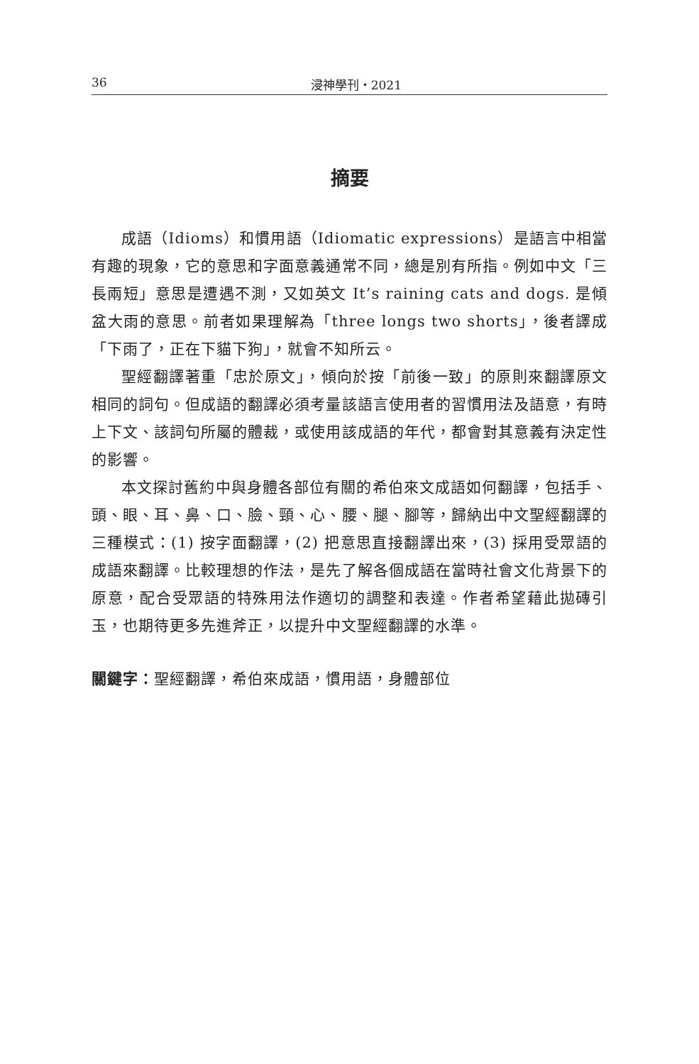36 浸神學刊・2021
摘要
成語（Idioms）和慣用語（Idiomatic expressions）是語言中相當有趣的現象，它的意思和字面意義通常不同，總是別有所指。例如中文「三長兩短」意思是遭遇不測，又如英文 It’s raining cats and dogs. 是傾盆大雨的意思。前者如果理解為「three longs two shorts」，後者譯成「下雨了，正在下貓下狗」，就會不知所云。
聖經翻譯著重「忠於原文」，傾向於按「前後一致」的原則來翻譯原文相同的詞句。但成語的翻譯必須考量該語言使用者的習慣用法及語意，有時上下文、該詞句所屬的體裁，或使用該成語的年代，都會對其意義有決定性的影響。
本文探討舊約中與身體各部位有關的希伯來文成語如何翻譯，包括手、頭、眼、耳、鼻、口、臉、頸、心、腰、腿、腳等，歸納出中文聖經翻譯的三種模式：(1) 按字面翻譯，(2) 把意思直接翻譯出來，(3) 採用受眾語的成語來翻譯。比較理想的作法，是先了解各個成語在當時社會文化背景下的原意，配合受眾語的特殊用法作適切的調整和表達。作者希望藉此拋磚引玉，也期待更多先進斧正，以提升中文聖經翻譯的水準。
關鍵字：聖經翻譯，希伯來成語，慣用語，身體部位